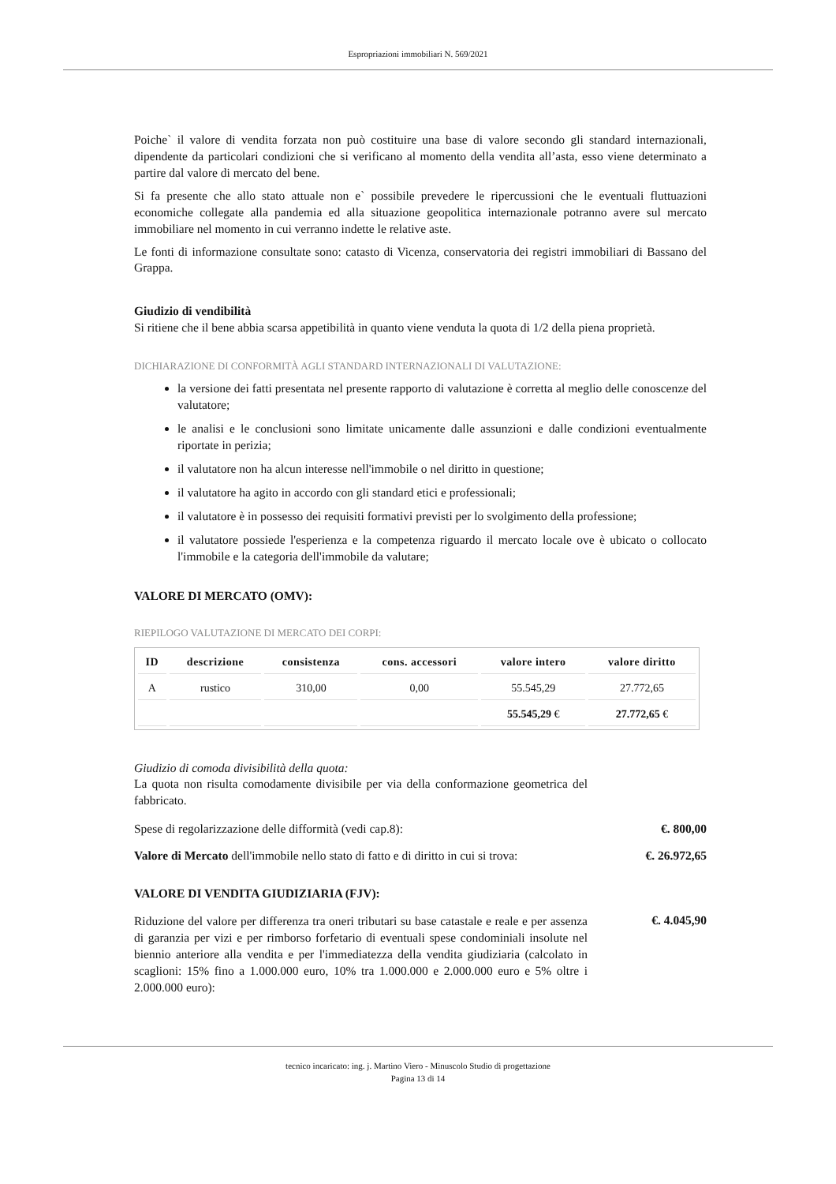Espropriazioni immobiliari N. 569/2021
Poiche` il valore di vendita forzata non può costituire una base di valore secondo gli standard internazionali, dipendente da particolari condizioni che si verificano al momento della vendita all’asta, esso viene determinato a partire dal valore di mercato del bene.
Si fa presente che allo stato attuale non e` possibile prevedere le ripercussioni che le eventuali fluttuazioni economiche collegate alla pandemia ed alla situazione geopolitica internazionale potranno avere sul mercato immobiliare nel momento in cui verranno indette le relative aste.
Le fonti di informazione consultate sono: catasto di Vicenza, conservatoria dei registri immobiliari di Bassano del Grappa.
Giudizio di vendibilità
Si ritiene che il bene abbia scarsa appetibilità in quanto viene venduta la quota di 1/2 della piena proprietà.
DICHIARAZIONE DI CONFORMITÀ AGLI STANDARD INTERNAZIONALI DI VALUTAZIONE:
la versione dei fatti presentata nel presente rapporto di valutazione è corretta al meglio delle conoscenze del valutatore;
le analisi e le conclusioni sono limitate unicamente dalle assunzioni e dalle condizioni eventualmente riportate in perizia;
il valutatore non ha alcun interesse nell'immobile o nel diritto in questione;
il valutatore ha agito in accordo con gli standard etici e professionali;
il valutatore è in possesso dei requisiti formativi previsti per lo svolgimento della professione;
il valutatore possiede l'esperienza e la competenza riguardo il mercato locale ove è ubicato o collocato l'immobile e la categoria dell'immobile da valutare;
VALORE DI MERCATO (OMV):
RIEPILOGO VALUTAZIONE DI MERCATO DEI CORPI:
| ID | descrizione | consistenza | cons. accessori | valore intero | valore diritto |
| --- | --- | --- | --- | --- | --- |
| A | rustico | 310,00 | 0,00 | 55.545,29 | 27.772,65 |
| | | | | 55.545,29 € | 27.772,65 € |
Giudizio di comoda divisibilità della quota:
La quota non risulta comodamente divisibile per via della conformazione geometrica del fabbricato.
Spese di regolarizzazione delle difformità (vedi cap.8): €. 800,00
Valore di Mercato dell'immobile nello stato di fatto e di diritto in cui si trova: €. 26.972,65
VALORE DI VENDITA GIUDIZIARIA (FJV):
Riduzione del valore per differenza tra oneri tributari su base catastale e reale e per assenza di garanzia per vizi e per rimborso forfetario di eventuali spese condominiali insolute nel biennio anteriore alla vendita e per l'immediatezza della vendita giudiziaria (calcolato in scaglioni: 15% fino a 1.000.000 euro, 10% tra 1.000.000 e 2.000.000 euro e 5% oltre i 2.000.000 euro):
€. 4.045,90
tecnico incaricato: ing. j. Martino Viero - Minuscolo Studio di progettazione
Pagina 13 di 14